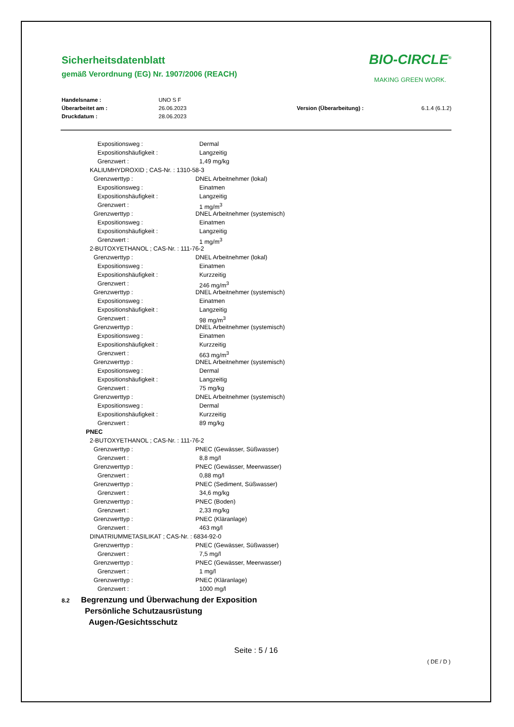Sicherheitsdatenblatt
gemäß Verordnung (EG) Nr. 1907/2006 (REACH)
BIO-CIRCLE<sup>®</sup>
MAKING GREEN WORK.
Handelsname : UNO S F Überarbeitet am : 26.06.2023 Version (Überarbeitung) : 6.1.4 (6.1.2) Druckdatum : 28.06.2023
Expositionsweg : Dermal
Expositionshäufigkeit : Langzeitig
Grenzwert : 1,49 mg/kg
KALIUMHYDROXID ; CAS-Nr. : 1310-58-3
Grenzwerttyp : DNEL Arbeitnehmer (lokal)
Expositionsweg : Einatmen
Expositionshäufigkeit : Langzeitig
Grenzwert : 1 mg/m<sup>3</sup>
Grenzwerttyp : DNEL Arbeitnehmer (systemisch)
Expositionsweg : Einatmen
Expositionshäufigkeit : Langzeitig
Grenzwert : 1 mg/m<sup>3</sup>
2-BUTOXYETHANOL ; CAS-Nr. : 111-76-2
Grenzwerttyp : DNEL Arbeitnehmer (lokal)
Expositionsweg : Einatmen
Expositionshäufigkeit : Kurzzeitig
Grenzwert : 246 mg/m<sup>3</sup>
Grenzwerttyp : DNEL Arbeitnehmer (systemisch)
Expositionsweg : Einatmen
Expositionshäufigkeit : Langzeitig
Grenzwert : 98 mg/m<sup>3</sup>
Grenzwerttyp : DNEL Arbeitnehmer (systemisch)
Expositionsweg : Einatmen
Expositionshäufigkeit : Kurzzeitig
Grenzwert : 663 mg/m<sup>3</sup>
Grenzwerttyp : DNEL Arbeitnehmer (systemisch)
Expositionsweg : Dermal
Expositionshäufigkeit : Langzeitig
Grenzwert : 75 mg/kg
Grenzwerttyp : DNEL Arbeitnehmer (systemisch)
Expositionsweg : Dermal
Expositionshäufigkeit : Kurzzeitig
Grenzwert : 89 mg/kg
PNEC
2-BUTOXYETHANOL ; CAS-Nr. : 111-76-2
Grenzwerttyp : PNEC (Gewässer, Süßwasser)
Grenzwert : 8,8 mg/l
Grenzwerttyp : PNEC (Gewässer, Meerwasser)
Grenzwert : 0,88 mg/l
Grenzwerttyp : PNEC (Sediment, Süßwasser)
Grenzwert : 34,6 mg/kg
Grenzwerttyp : PNEC (Boden)
Grenzwert : 2,33 mg/kg
Grenzwerttyp : PNEC (Kläranlage)
Grenzwert : 463 mg/l
DINATRIUMMETASILIKAT ; CAS-Nr. : 6834-92-0
Grenzwerttyp : PNEC (Gewässer, Süßwasser)
Grenzwert : 7,5 mg/l
Grenzwerttyp : PNEC (Gewässer, Meerwasser)
Grenzwert : 1 mg/l
Grenzwerttyp : PNEC (Kläranlage)
Grenzwert : 1000 mg/l
8.2 Begrenzung und Überwachung der Exposition
Persönliche Schutzausrüstung
Augen-/Gesichtsschutz
Seite : 5 / 16
( DE / D )